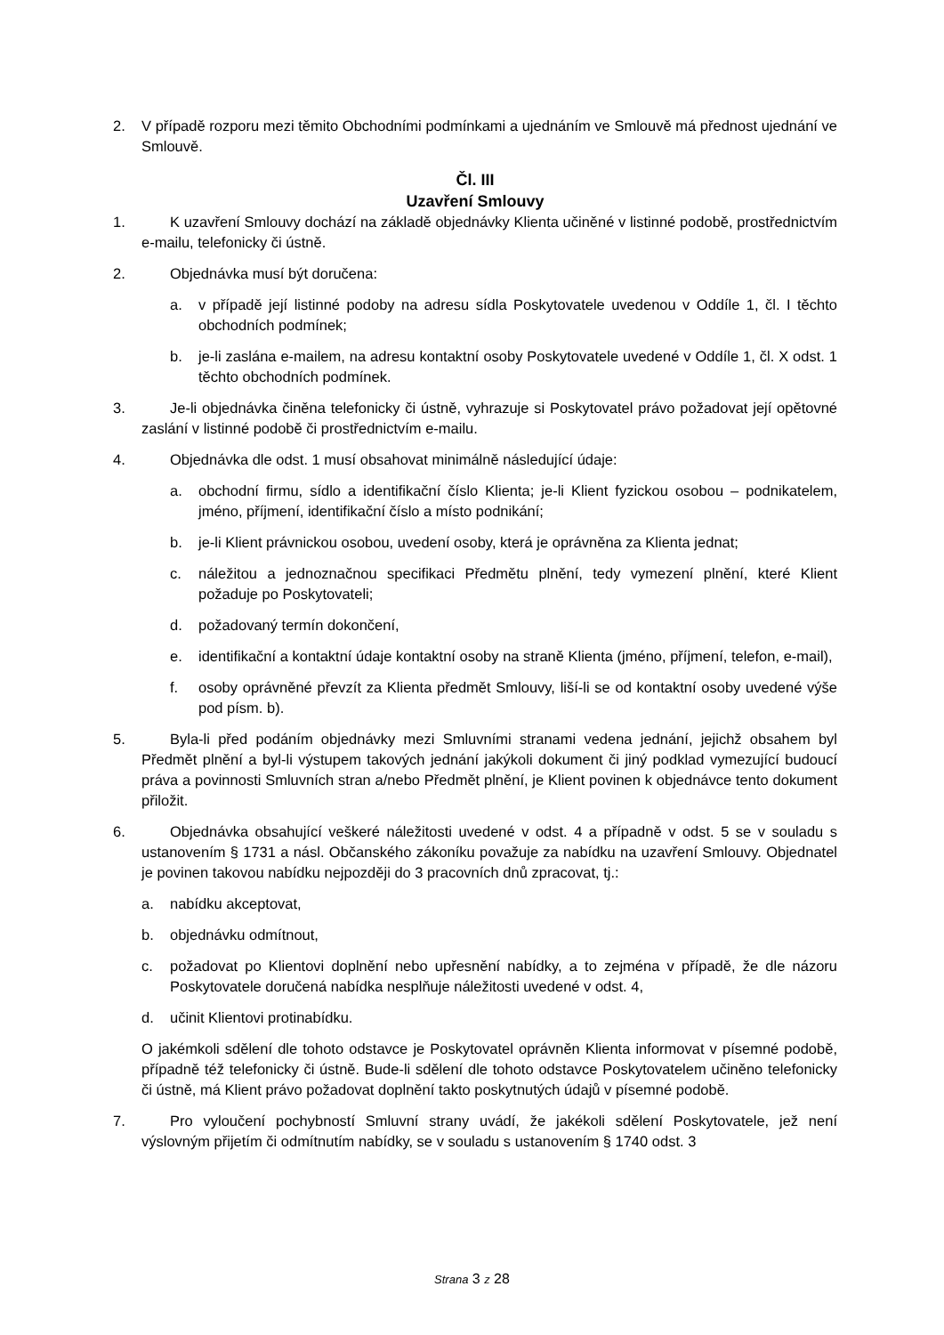2. V případě rozporu mezi těmito Obchodními podmínkami a ujednáním ve Smlouvě má přednost ujednání ve Smlouvě.
Čl. III
Uzavření Smlouvy
1. K uzavření Smlouvy dochází na základě objednávky Klienta učiněné v listinné podobě, prostřednictvím e-mailu, telefonicky či ústně.
2. Objednávka musí být doručena:
a. v případě její listinné podoby na adresu sídla Poskytovatele uvedenou v Oddíle 1, čl. I těchto obchodních podmínek;
b. je-li zaslána e-mailem, na adresu kontaktní osoby Poskytovatele uvedené v Oddíle 1, čl. X odst. 1 těchto obchodních podmínek.
3. Je-li objednávka činěna telefonicky či ústně, vyhrazuje si Poskytovatel právo požadovat její opětovné zaslání v listinné podobě či prostřednictvím e-mailu.
4. Objednávka dle odst. 1 musí obsahovat minimálně následující údaje:
a. obchodní firmu, sídlo a identifikační číslo Klienta; je-li Klient fyzickou osobou – podnikatelem, jméno, příjmení, identifikační číslo a místo podnikání;
b. je-li Klient právnickou osobou, uvedení osoby, která je oprávněna za Klienta jednat;
c. náležitou a jednoznačnou specifikaci Předmětu plnění, tedy vymezení plnění, které Klient požaduje po Poskytovateli;
d. požadovaný termín dokončení,
e. identifikační a kontaktní údaje kontaktní osoby na straně Klienta (jméno, příjmení, telefon, e-mail),
f. osoby oprávněné převzít za Klienta předmět Smlouvy, liší-li se od kontaktní osoby uvedené výše pod písm. b).
5. Byla-li před podáním objednávky mezi Smluvními stranami vedena jednání, jejichž obsahem byl Předmět plnění a byl-li výstupem takových jednání jakýkoli dokument či jiný podklad vymezující budoucí práva a povinnosti Smluvních stran a/nebo Předmět plnění, je Klient povinen k objednávce tento dokument přiložit.
6. Objednávka obsahující veškeré náležitosti uvedené v odst. 4 a případně v odst. 5 se v souladu s ustanovením § 1731 a násl. Občanského zákoníku považuje za nabídku na uzavření Smlouvy. Objednatel je povinen takovou nabídku nejpozději do 3 pracovních dnů zpracovat, tj.:
a. nabídku akceptovat,
b. objednávku odmítnout,
c. požadovat po Klientovi doplnění nebo upřesnění nabídky, a to zejména v případě, že dle názoru Poskytovatele doručená nabídka nesplňuje náležitosti uvedené v odst. 4,
d. učinit Klientovi protinabídku.
O jakémkoli sdělení dle tohoto odstavce je Poskytovatel oprávněn Klienta informovat v písemné podobě, případně též telefonicky či ústně. Bude-li sdělení dle tohoto odstavce Poskytovatelem učiněno telefonicky či ústně, má Klient právo požadovat doplnění takto poskytnutých údajů v písemné podobě.
7. Pro vyloučení pochybností Smluvní strany uvádí, že jakékoli sdělení Poskytovatele, jež není výslovným přijetím či odmítnutím nabídky, se v souladu s ustanovením § 1740 odst. 3
Strana 3 z 28